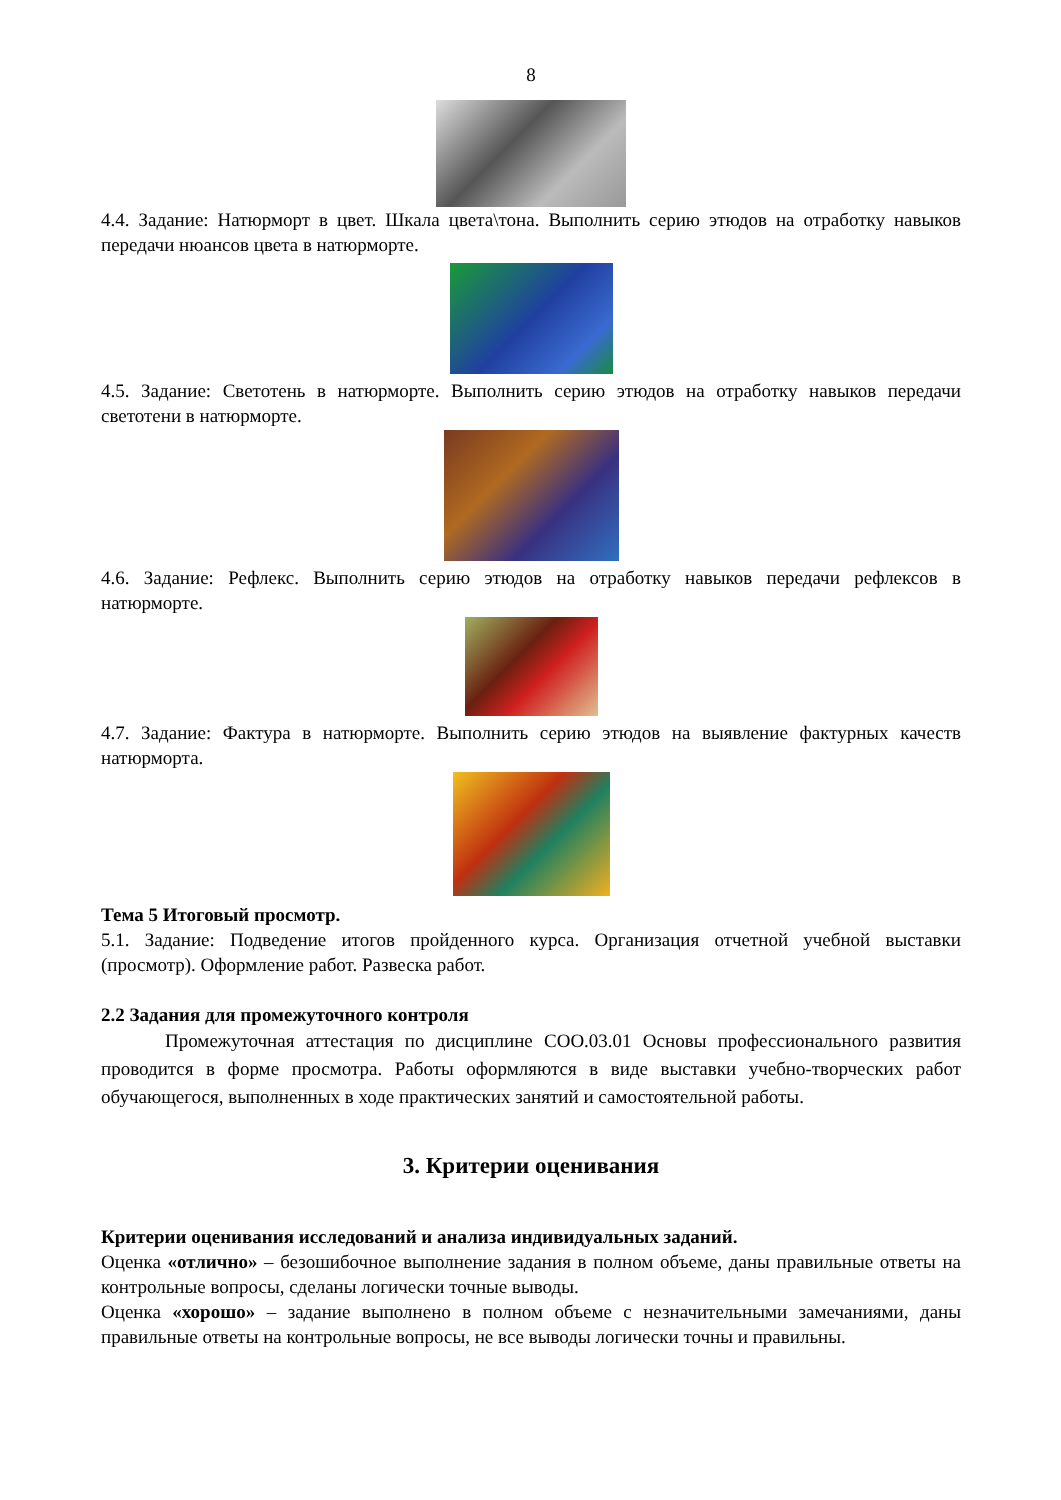8
4.4. Задание: Натюрморт в цвет. Шкала цвета\тона. Выполнить серию этюдов на отработку навыков передачи нюансов цвета в натюрморте.
4.5. Задание: Светотень в натюрморте. Выполнить серию этюдов на отработку навыков передачи светотени в натюрморте.
4.6. Задание: Рефлекс. Выполнить серию этюдов на отработку навыков передачи рефлексов в натюрморте.
4.7. Задание: Фактура в натюрморте. Выполнить серию этюдов на выявление фактурных качеств натюрморта.
Тема 5 Итоговый просмотр.
5.1. Задание: Подведение итогов пройденного курса. Организация отчетной учебной выставки (просмотр). Оформление работ. Развеска работ.
2.2 Задания для промежуточного контроля
Промежуточная аттестация по дисциплине СОО.03.01 Основы профессионального развития проводится в форме просмотра. Работы оформляются в виде выставки учебно-творческих работ обучающегося, выполненных в ходе практических занятий и самостоятельной работы.
3. Критерии оценивания
Критерии оценивания исследований и анализа индивидуальных заданий.
Оценка «отлично» – безошибочное выполнение задания в полном объеме, даны правильные ответы на контрольные вопросы, сделаны логически точные выводы.
Оценка «хорошо» – задание выполнено в полном объеме с незначительными замечаниями, даны правильные ответы на контрольные вопросы, не все выводы логически точны и правильны.